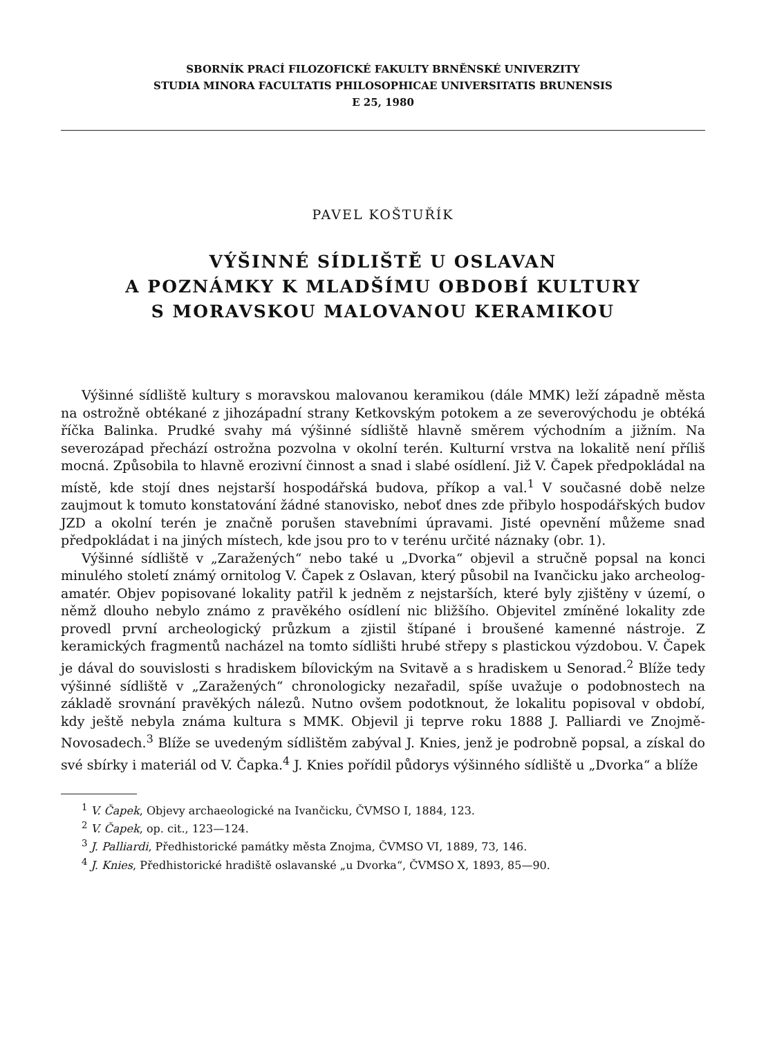SBORNÍK PRACÍ FILOZOFICKÉ FAKULTY BRNĚNSKÉ UNIVERZITY
STUDIA MINORA FACULTATIS PHILOSOPHICAE UNIVERSITATIS BRUNENSIS
E 25, 1980
PAVEL KOŠTUŘÍK
VÝŠINNÉ SÍDLIŠTĚ U OSLAVAN
A POZNÁMKY K MLADŠÍMU OBDOBÍ KULTURY
S MORAVSKOU MALOVANOU KERAMIKOU
Výšinné sídliště kultury s moravskou malovanou keramikou (dále MMK) leží západně města na ostrožně obtékané z jihozápadní strany Ketkovským potokem a ze severovýchodu je obtéká říčka Balinka. Prudké svahy má výšinné sídliště hlavně směrem východním a jižním. Na severozápad přechází ostrožna pozvolna v okolní terén. Kulturní vrstva na lokalitě není příliš mocná. Způsobila to hlavně erozivní činnost a snad i slabé osídlení. Již V. Čapek předpokládal na místě, kde stojí dnes nejstarší hospodářská budova, příkop a val.<sup>1</sup> V současné době nelze zaujmout k tomuto konstatování žádné stanovisko, neboť dnes zde přibylo hospodářských budov JZD a okolní terén je značně porušen stavebními úpravami. Jisté opevnění můžeme snad předpokládat i na jiných místech, kde jsou pro to v terénu určité náznaky (obr. 1).
Výšinné sídliště v „Zaražených“ nebo také u „Dvorka“ objevil a stručně popsal na konci minulého století známý ornitolog V. Čapek z Oslavan, který působil na Ivančicku jako archeolog-amatér. Objev popisované lokality patřil k jedněm z nejstarších, které byly zjištěny v území, o němž dlouho nebylo známo z pravěkého osídlení nic bližšího. Objevitel zmíněné lokality zde provedl první archeologický průzkum a zjistil štípané i broušené kamenné nástroje. Z keramických fragmentů nacházel na tomto sídlišti hrubé střepy s plastickou výzdobou. V. Čapek je dával do souvislosti s hradiskem bílovickým na Svitavě a s hradiskem u Senorad.<sup>2</sup> Blíže tedy výšinné sídliště v „Zaražených“ chronologicky nezařadil, spíše uvažuje o podobnostech na základě srovnání pravěkých nálezů. Nutno ovšem podotknout, že lokalitu popisoval v období, kdy ještě nebyla známa kultura s MMK. Objevil ji teprve roku 1888 J. Palliardi ve Znojmě-Novosadech.<sup>3</sup> Blíže se uvedeným sídlištěm zabýval J. Knies, jenž je podrobně popsal, a získal do své sbírky i materiál od V. Čapka.<sup>4</sup> J. Knies pořídil půdorys výšinného sídliště u „Dvorka“ a blíže
<sup>1</sup> V. Čapek, Objevy archaeologické na Ivančicku, ČVMSO I, 1884, 123.
<sup>2</sup> V. Čapek, op. cit., 123—124.
<sup>3</sup> J. Palliardi, Předhistorické památky města Znojma, ČVMSO VI, 1889, 73, 146.
<sup>4</sup> J. Knies, Předhistorické hradiště oslavanské „u Dvorka“, ČVMSO X, 1893, 85—90.